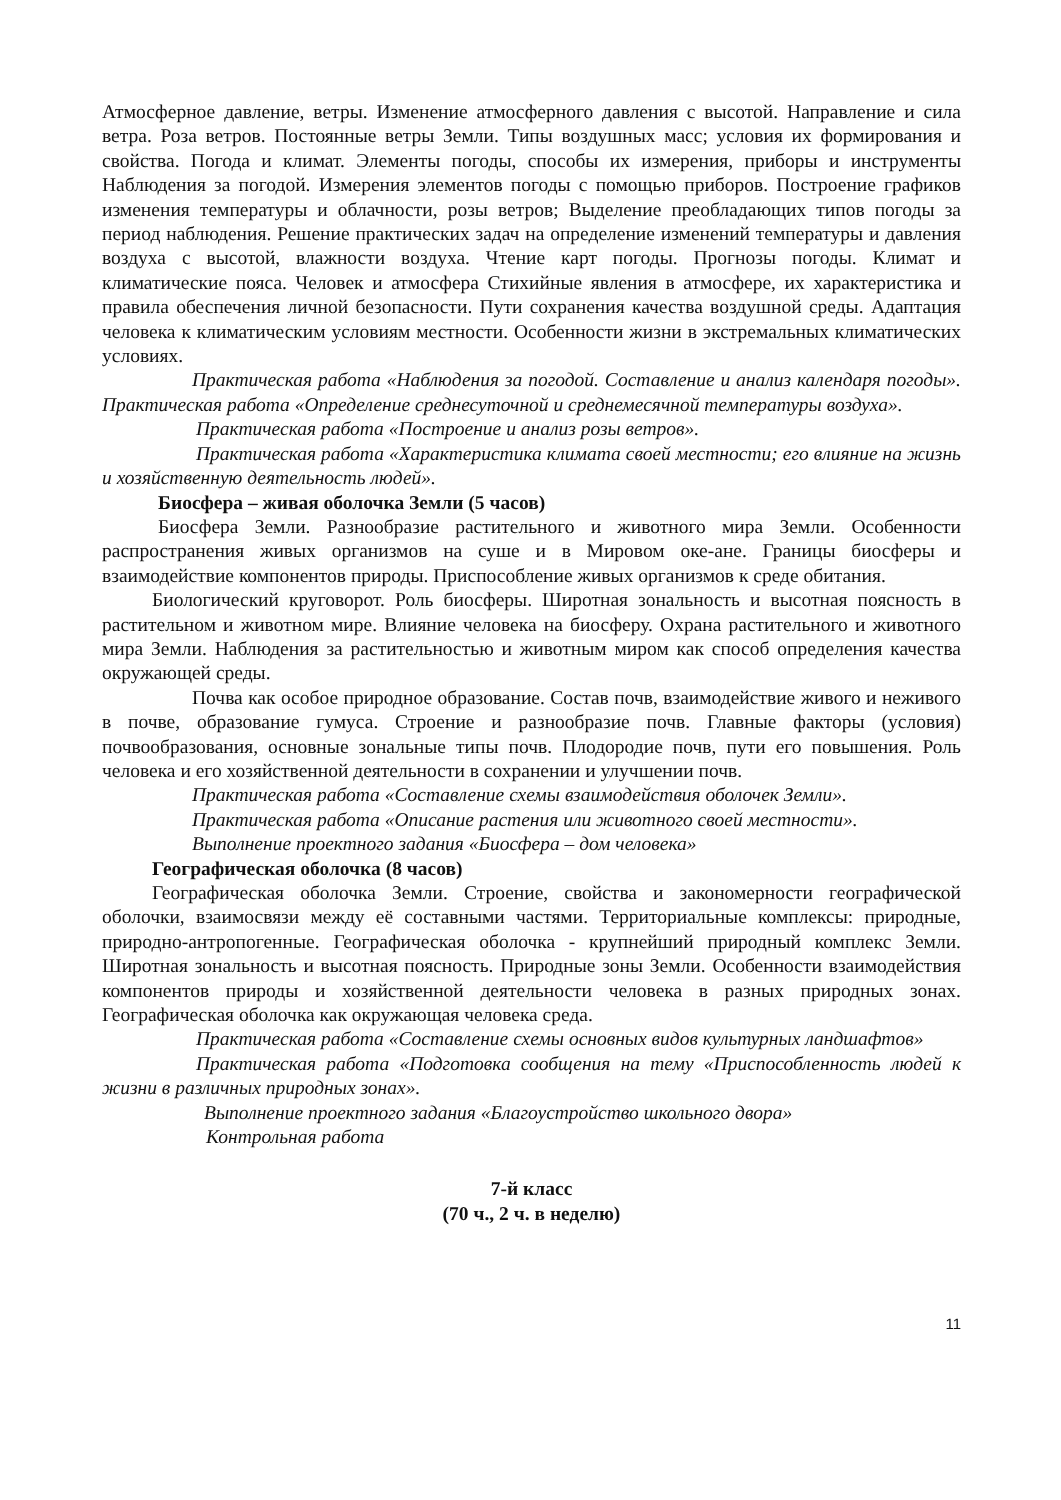Атмосферное давление, ветры. Изменение атмосферного давления с высотой. Направление и сила ветра. Роза ветров. Постоянные ветры Земли. Типы воздушных масс; условия их формирования и свойства. Погода и климат. Элементы погоды, способы их измерения, приборы и инструменты Наблюдения за погодой. Измерения элементов погоды с помощью приборов. Построение графиков изменения температуры и облачности, розы ветров; Выделение преобладающих типов погоды за период наблюдения. Решение практических задач на определение изменений температуры и давления воздуха с высотой, влажности воздуха. Чтение карт погоды. Прогнозы погоды. Климат и климатические пояса. Человек и атмосфера Стихийные явления в атмосфере, их характеристика и правила обеспечения личной безопасности. Пути сохранения качества воздушной среды. Адаптация человека к климатическим условиям местности. Особенности жизни в экстремальных климатических условиях.
Практическая работа «Наблюдения за погодой. Составление и анализ календаря погоды». Практическая работа «Определение среднесуточной и среднемесячной температуры воздуха».
Практическая работа «Построение и анализ розы ветров».
Практическая работа «Характеристика климата своей местности; его влияние на жизнь и хозяйственную деятельность людей».
Биосфера – живая оболочка Земли (5 часов)
Биосфера Земли. Разнообразие растительного и животного мира Земли. Особенности распространения живых организмов на суше и в Мировом оке-ане. Границы биосферы и взаимодействие компонентов природы. Приспособление живых организмов к среде обитания.
Биологический круговорот. Роль биосферы. Широтная зональность и высотная поясность в растительном и животном мире. Влияние человека на биосферу. Охрана растительного и животного мира Земли. Наблюдения за растительностью и животным миром как способ определения качества окружающей среды.
Почва как особое природное образование. Состав почв, взаимодействие живого и неживого в почве, образование гумуса. Строение и разнообразие почв. Главные факторы (условия) почвообразования, основные зональные типы почв. Плодородие почв, пути его повышения. Роль человека и его хозяйственной деятельности в сохранении и улучшении почв.
Практическая работа «Составление схемы взаимодействия оболочек Земли».
Практическая работа «Описание растения или животного своей местности».
Выполнение проектного задания «Биосфера – дом человека»
Географическая оболочка (8 часов)
Географическая оболочка Земли. Строение, свойства и закономерности географической оболочки, взаимосвязи между её составными частями. Территориальные комплексы: природные, природно-антропогенные. Географическая оболочка - крупнейший природный комплекс Земли. Широтная зональность и высотная поясность. Природные зоны Земли. Особенности взаимодействия компонентов природы и хозяйственной деятельности человека в разных природных зонах. Географическая оболочка как окружающая человека среда.
Практическая работа «Составление схемы основных видов культурных ландшафтов»
Практическая работа «Подготовка сообщения на тему «Приспособленность людей к жизни в различных природных зонах».
Выполнение проектного задания «Благоустройство школьного двора»
Контрольная работа
7-й класс
(70 ч., 2 ч. в неделю)
11